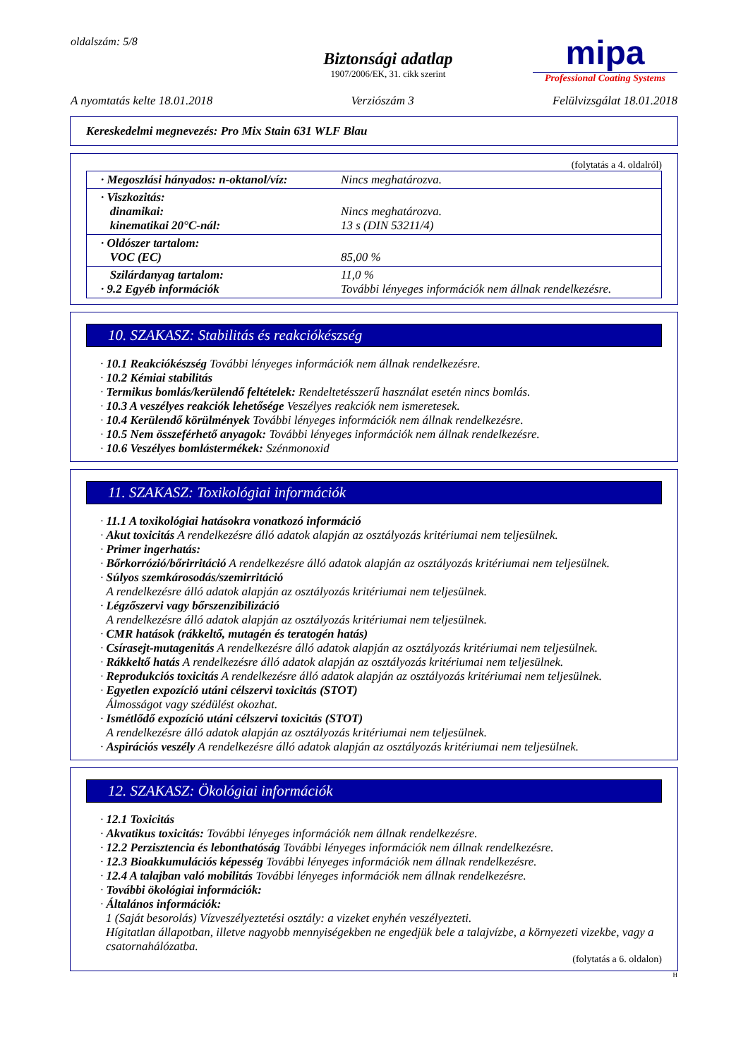oldalszám: 5/8
Biztonsági adatlap
1907/2006/EK, 31. cikk szerint
mipa
Professional Coating Systems
A nyomtatás kelte 18.01.2018 Verziószám 3 Felülvizsgálat 18.01.2018
Kereskedelmi megnevezés: Pro Mix Stain 631 WLF Blau
(folytatás a 4. oldalról)
| · Megoszlási hányados: n-oktanol/víz: | Nincs meghatározva. |
| · Viszkozitás: dinamikai: kinematikai 20°C-nál: | Nincs meghatározva. 13 s (DIN 53211/4) |
| · Oldószer tartalom: VOC (EC) | 85,00 % |
| Szilárdanyag tartalom: · 9.2 Egyéb információk | 11,0 % További lényeges információk nem állnak rendelkezésre. |
10. SZAKASZ: Stabilitás és reakciókészség
· 10.1 Reakciókészség További lényeges információk nem állnak rendelkezésre.
· 10.2 Kémiai stabilitás
· Termikus bomlás/kerülendő feltételek: Rendeltetésszerű használat esetén nincs bomlás.
· 10.3 A veszélyes reakciók lehetősége Veszélyes reakciók nem ismeretesek.
· 10.4 Kerülendő körülmények További lényeges információk nem állnak rendelkezésre.
· 10.5 Nem összeférhető anyagok: További lényeges információk nem állnak rendelkezésre.
· 10.6 Veszélyes bomlástermékek: Szénmonoxid
11. SZAKASZ: Toxikológiai információk
· 11.1 A toxikológiai hatásokra vonatkozó információ
· Akut toxicitás A rendelkezésre álló adatok alapján az osztályozás kritériumai nem teljesülnek.
· Primer ingerhatás:
· Bőrkorrózió/bőrirritáció A rendelkezésre álló adatok alapján az osztályozás kritériumai nem teljesülnek.
· Súlyos szemkárosodás/szemirritáció
A rendelkezésre álló adatok alapján az osztályozás kritériumai nem teljesülnek.
· Légzőszervi vagy bőrszenzibilizáció
A rendelkezésre álló adatok alapján az osztályozás kritériumai nem teljesülnek.
· CMR hatások (rákkeltő, mutagén és teratogén hatás)
· Csírasejt-mutagenitás A rendelkezésre álló adatok alapján az osztályozás kritériumai nem teljesülnek.
· Rákkeltő hatás A rendelkezésre álló adatok alapján az osztályozás kritériumai nem teljesülnek.
· Reprodukciós toxicitás A rendelkezésre álló adatok alapján az osztályozás kritériumai nem teljesülnek.
· Egyetlen expozíció utáni célszervi toxicitás (STOT)
Álmosságot vagy szédülést okozhat.
· Ismétlődő expozíció utáni célszervi toxicitás (STOT)
A rendelkezésre álló adatok alapján az osztályozás kritériumai nem teljesülnek.
· Aspirációs veszély A rendelkezésre álló adatok alapján az osztályozás kritériumai nem teljesülnek.
12. SZAKASZ: Ökológiai információk
· 12.1 Toxicitás
· Akvatikus toxicitás: További lényeges információk nem állnak rendelkezésre.
· 12.2 Perzisztencia és lebonthatóság További lényeges információk nem állnak rendelkezésre.
· 12.3 Bioakkumulációs képesség További lényeges információk nem állnak rendelkezésre.
· 12.4 A talajban való mobilitás További lényeges információk nem állnak rendelkezésre.
· További ökológiai információk:
· Általános információk:
1 (Saját besorolás) Vízveszélyeztetési osztály: a vizeket enyhén veszélyezteti.
Hígitatlan állapotban, illetve nagyobb mennyiségekben ne engedjük bele a talajvízbe, a környezeti vizekbe, vagy a csatornahálózatba.
(folytatás a 6. oldalon)
H